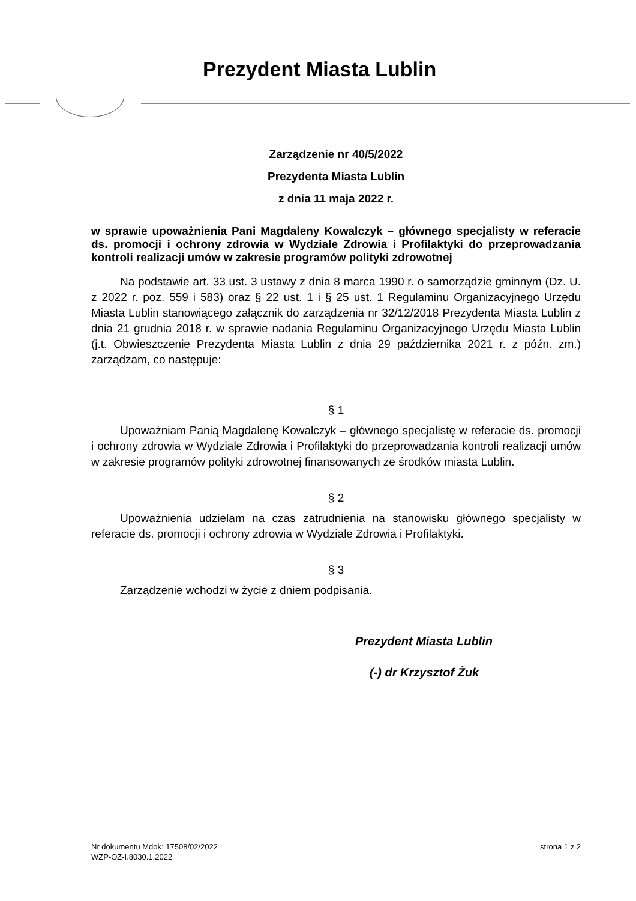Prezydent Miasta Lublin
Zarządzenie nr 40/5/2022
Prezydenta Miasta Lublin
z dnia 11 maja 2022 r.
w sprawie upoważnienia Pani Magdaleny Kowalczyk – głównego specjalisty w referacie ds. promocji i ochrony zdrowia w Wydziale Zdrowia i Profilaktyki do przeprowadzania kontroli realizacji umów w zakresie programów polityki zdrowotnej
Na podstawie art. 33 ust. 3 ustawy z dnia 8 marca 1990 r. o samorządzie gminnym (Dz. U. z 2022 r. poz. 559 i 583) oraz § 22 ust. 1 i § 25 ust. 1 Regulaminu Organizacyjnego Urzędu Miasta Lublin stanowiącego załącznik do zarządzenia nr 32/12/2018 Prezydenta Miasta Lublin z dnia 21 grudnia 2018 r. w sprawie nadania Regulaminu Organizacyjnego Urzędu Miasta Lublin (j.t. Obwieszczenie Prezydenta Miasta Lublin z dnia 29 października 2021 r. z późn. zm.) zarządzam, co następuje:
§ 1
Upoważniam Panią Magdalenę Kowalczyk – głównego specjalistę w referacie ds. promocji i ochrony zdrowia w Wydziale Zdrowia i Profilaktyki do przeprowadzania kontroli realizacji umów w zakresie programów polityki zdrowotnej finansowanych ze środków miasta Lublin.
§ 2
Upoważnienia udzielam na czas zatrudnienia na stanowisku głównego specjalisty w referacie ds. promocji i ochrony zdrowia w Wydziale Zdrowia i Profilaktyki.
§ 3
Zarządzenie wchodzi w życie z dniem podpisania.
Prezydent Miasta Lublin
(-) dr Krzysztof Żuk
strona 1 z 2 Nr dokumentu Mdok: 17508/02/2022
WZP-OZ-I.8030.1.2022